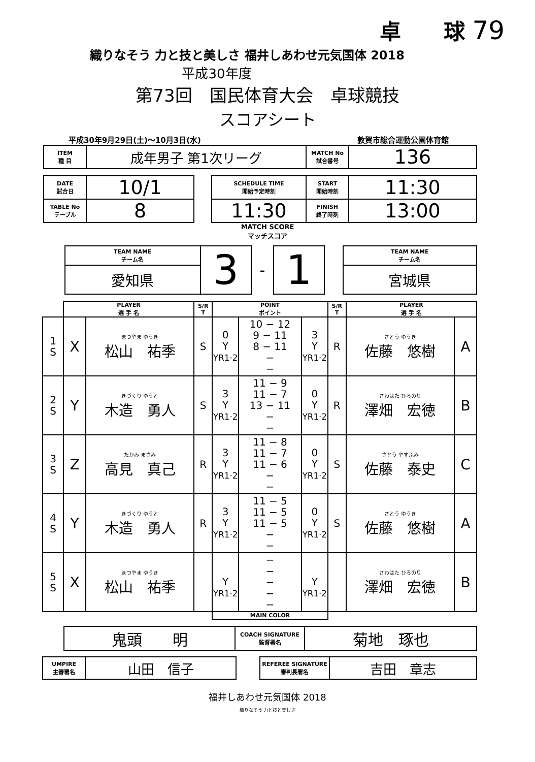卓　　球 79
織りなそう 力と技と美しさ 福井しあわせ元気国体 2018
平成30年度
第73回　国民体育大会　卓球競技
スコアシート
平成30年9月29日(土)～10月3日(水) 敦賀市総合運動公園体育館
| ITEM 種 目 | 成年男子 第1次リーグ | MATCH No 試合番号 | 136 |
| DATE 試合日 | 10/1 | | SCHEDULE TIME 開始予定時刻 | START 開始時刻 | 11:30 |
| TABLE No テーブル | 8 | | 11:30 | FINISH 終了時刻 | 13:00 |
MATCH SCORE
マッチスコア
| TEAM NAME チーム名 | 3 | - | 1 | | TEAM NAME チーム名 |
| 愛知県 | | | | | 宮城県 |
| | PLAYER 選 手 名 | | S/R T | POINT ポイント | | | S/R T | PLAYER 選 手 名 | |
| --- | --- | --- | --- | --- | --- | --- | --- | --- | --- |
| 1 S | X | まつやま ゆうき 松山 祐季 | S | 0 Y YR1·2 | 10 − 12 9 − 11 8 − 11 − − | 3 Y YR1·2 | R | さとう ゆうき 佐藤 悠樹 | A |
| 2 S | Y | きづくり ゆうと 木造 勇人 | S | 3 Y YR1·2 | 11 − 9 11 − 7 13 − 11 − − | 0 Y YR1·2 | R | さわはた ひろのり 澤畑 宏徳 | B |
| 3 S | Z | たかみ まさみ 高見 真己 | R | 3 Y YR1·2 | 11 − 8 11 − 7 11 − 6 − − | 0 Y YR1·2 | S | さとう やすふみ 佐藤 泰史 | C |
| 4 S | Y | きづくり ゆうと 木造 勇人 | R | 3 Y YR1·2 | 11 − 5 11 − 5 11 − 5 − − | 0 Y YR1·2 | S | さとう ゆうき 佐藤 悠樹 | A |
| 5 S | X | まつやま ゆうき 松山 祐季 | | Y YR1·2 | − − − − − | Y YR1·2 | | さわはた ひろのり 澤畑 宏徳 | B |
| | | | | MAIN COLOR | | | | | |
| 鬼頭 明 | COACH SIGNATURE 監督署名 | 菊地 琢也 |
| UMPIRE 主審署名 | 山田 信子 | | REFEREE SIGNATURE 審判長署名 | 吉田 章志 |
福井しあわせ元気国体 2018
織りなそう 力と技と美しさ